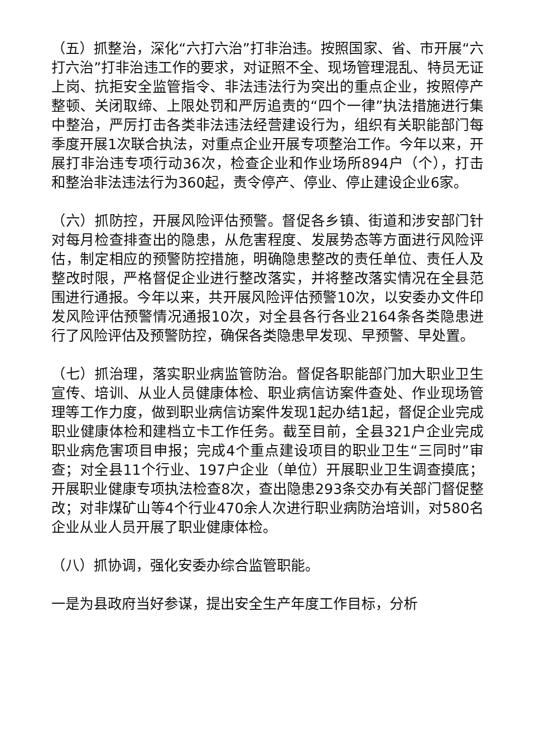（五）抓整治，深化“六打六治”打非治违。按照国家、省、市开展“六打六治”打非治违工作的要求，对证照不全、现场管理混乱、特员无证上岗、抗拒安全监管指令、非法违法行为突出的重点企业，按照停产整顿、关闭取缔、上限处罚和严厉追责的“四个一律”执法措施进行集中整治，严厉打击各类非法违法经营建设行为，组织有关职能部门每季度开展1次联合执法，对重点企业开展专项整治工作。今年以来，开展打非治违专项行动36次，检查企业和作业场所894户（个），打击和整治非法违法行为360起，责令停产、停业、停止建设企业6家。
（六）抓防控，开展风险评估预警。督促各乡镇、街道和涉安部门针对每月检查排查出的隐患，从危害程度、发展势态等方面进行风险评估，制定相应的预警防控措施，明确隐患整改的责任单位、责任人及整改时限，严格督促企业进行整改落实，并将整改落实情况在全县范围进行通报。今年以来，共开展风险评估预警10次，以安委办文件印发风险评估预警情况通报10次，对全县各行各业2164条各类隐患进行了风险评估及预警防控，确保各类隐患早发现、早预警、早处置。
（七）抓治理，落实职业病监管防治。督促各职能部门加大职业卫生宣传、培训、从业人员健康体检、职业病信访案件查处、作业现场管理等工作力度，做到职业病信访案件发现1起办结1起，督促企业完成职业健康体检和建档立卡工作任务。截至目前，全县321户企业完成职业病危害项目申报；完成4个重点建设项目的职业卫生“三同时”审查；对全县11个行业、197户企业（单位）开展职业卫生调查摸底；开展职业健康专项执法检查8次，查出隐患293条交办有关部门督促整改；对非煤矿山等4个行业470余人次进行职业病防治培训，对580名企业从业人员开展了职业健康体检。
（八）抓协调，强化安委办综合监管职能。
一是为县政府当好参谋，提出安全生产年度工作目标，分析